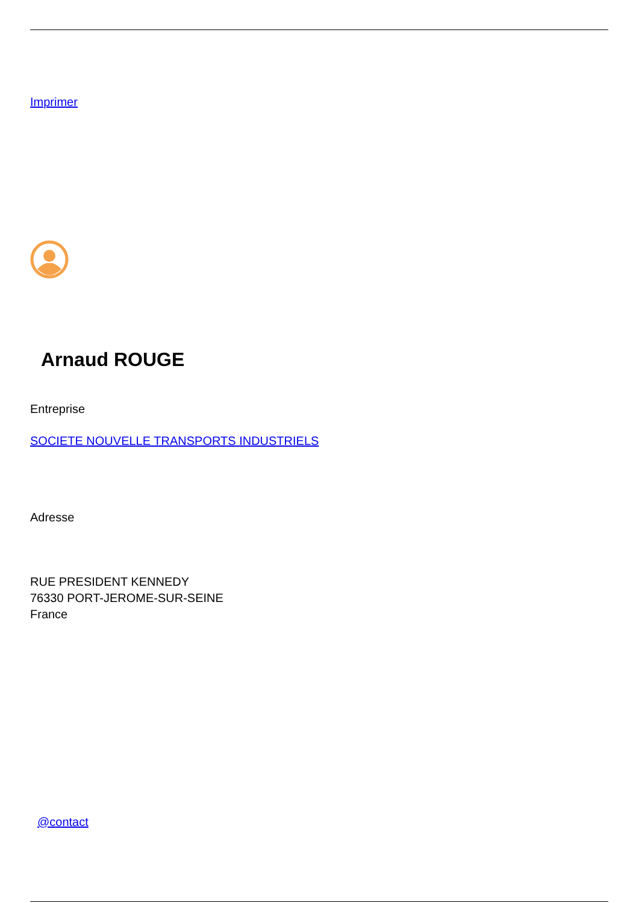Imprimer
Arnaud ROUGE
Entreprise
SOCIETE NOUVELLE TRANSPORTS INDUSTRIELS
Adresse
RUE PRESIDENT KENNEDY
76330 PORT-JEROME-SUR-SEINE
France
@contact